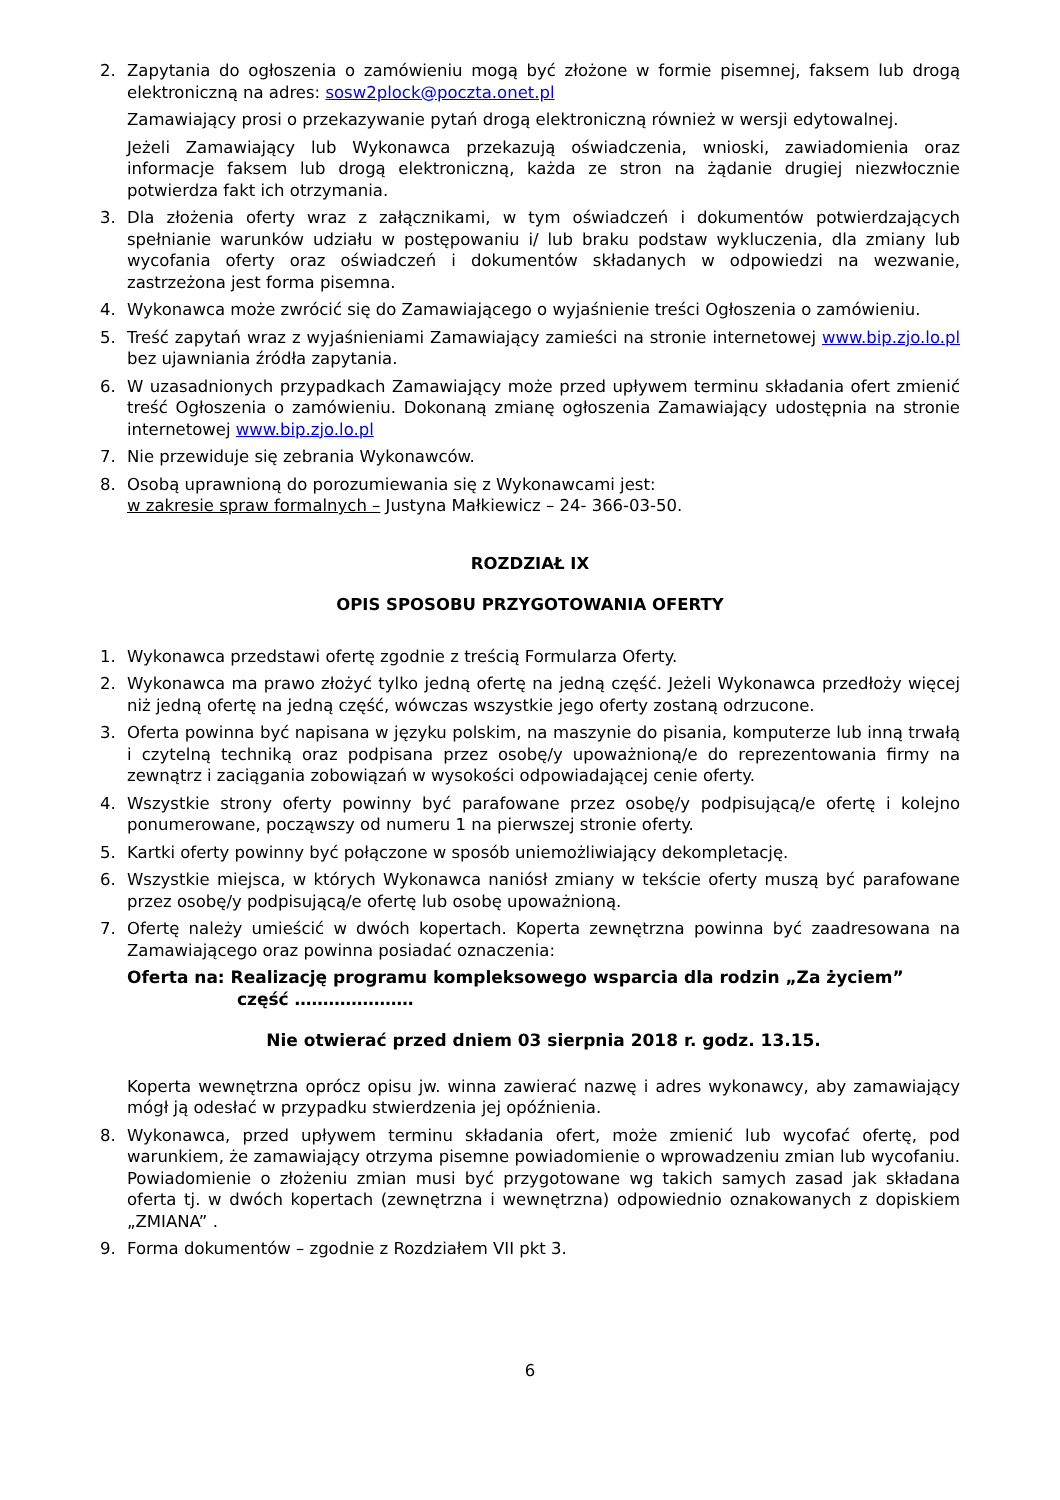2. Zapytania do ogłoszenia o zamówieniu mogą być złożone w formie pisemnej, faksem lub drogą elektroniczną na adres: sosw2plock@poczta.onet.pl
Zamawiający prosi o przekazywanie pytań drogą elektroniczną również w wersji edytowalnej.
Jeżeli Zamawiający lub Wykonawca przekazują oświadczenia, wnioski, zawiadomienia oraz informacje faksem lub drogą elektroniczną, każda ze stron na żądanie drugiej niezwłocznie potwierdza fakt ich otrzymania.
3. Dla złożenia oferty wraz z załącznikami, w tym oświadczeń i dokumentów potwierdzających spełnianie warunków udziału w postępowaniu i/ lub braku podstaw wykluczenia, dla zmiany lub wycofania oferty oraz oświadczeń i dokumentów składanych w odpowiedzi na wezwanie, zastrzeżona jest forma pisemna.
4. Wykonawca może zwrócić się do Zamawiającego o wyjaśnienie treści Ogłoszenia o zamówieniu.
5. Treść zapytań wraz z wyjaśnieniami Zamawiający zamieści na stronie internetowej www.bip.zjo.lo.pl bez ujawniania źródła zapytania.
6. W uzasadnionych przypadkach Zamawiający może przed upływem terminu składania ofert zmienić treść Ogłoszenia o zamówieniu. Dokonaną zmianę ogłoszenia Zamawiający udostępnia na stronie internetowej www.bip.zjo.lo.pl
7. Nie przewiduje się zebrania Wykonawców.
8. Osobą uprawnioną do porozumiewania się z Wykonawcami jest:
w zakresie spraw formalnych – Justyna Małkiewicz – 24- 366-03-50.
ROZDZIAŁ IX
OPIS SPOSOBU PRZYGOTOWANIA OFERTY
1. Wykonawca przedstawi ofertę zgodnie z treścią Formularza Oferty.
2. Wykonawca ma prawo złożyć tylko jedną ofertę na jedną część. Jeżeli Wykonawca przedłoży więcej niż jedną ofertę na jedną część, wówczas wszystkie jego oferty zostaną odrzucone.
3. Oferta powinna być napisana w języku polskim, na maszynie do pisania, komputerze lub inną trwałą i czytelną techniką oraz podpisana przez osobę/y upoważnioną/e do reprezentowania firmy na zewnątrz i zaciągania zobowiązań w wysokości odpowiadającej cenie oferty.
4. Wszystkie strony oferty powinny być parafowane przez osobę/y podpisującą/e ofertę i kolejno ponumerowane, począwszy od numeru 1 na pierwszej stronie oferty.
5. Kartki oferty powinny być połączone w sposób uniemożliwiający dekompletację.
6. Wszystkie miejsca, w których Wykonawca naniósł zmiany w tekście oferty muszą być parafowane przez osobę/y podpisującą/e ofertę lub osobę upoważnioną.
7. Ofertę należy umieścić w dwóch kopertach. Koperta zewnętrzna powinna być zaadresowana na Zamawiającego oraz powinna posiadać oznaczenia:
Oferta na: Realizację programu kompleksowego wsparcia dla rodzin „Za życiem”
część …………………
Nie otwierać przed dniem 03 sierpnia 2018 r. godz. 13.15.
Koperta wewnętrzna oprócz opisu jw. winna zawierać nazwę i adres wykonawcy, aby zamawiający mógł ją odesłać w przypadku stwierdzenia jej opóźnienia.
8. Wykonawca, przed upływem terminu składania ofert, może zmienić lub wycofać ofertę, pod warunkiem, że zamawiający otrzyma pisemne powiadomienie o wprowadzeniu zmian lub wycofaniu. Powiadomienie o złożeniu zmian musi być przygotowane wg takich samych zasad jak składana oferta tj. w dwóch kopertach (zewnętrzna i wewnętrzna) odpowiednio oznakowanych z dopiskiem „ZMIANA” .
9. Forma dokumentów – zgodnie z Rozdziałem VII pkt 3.
6